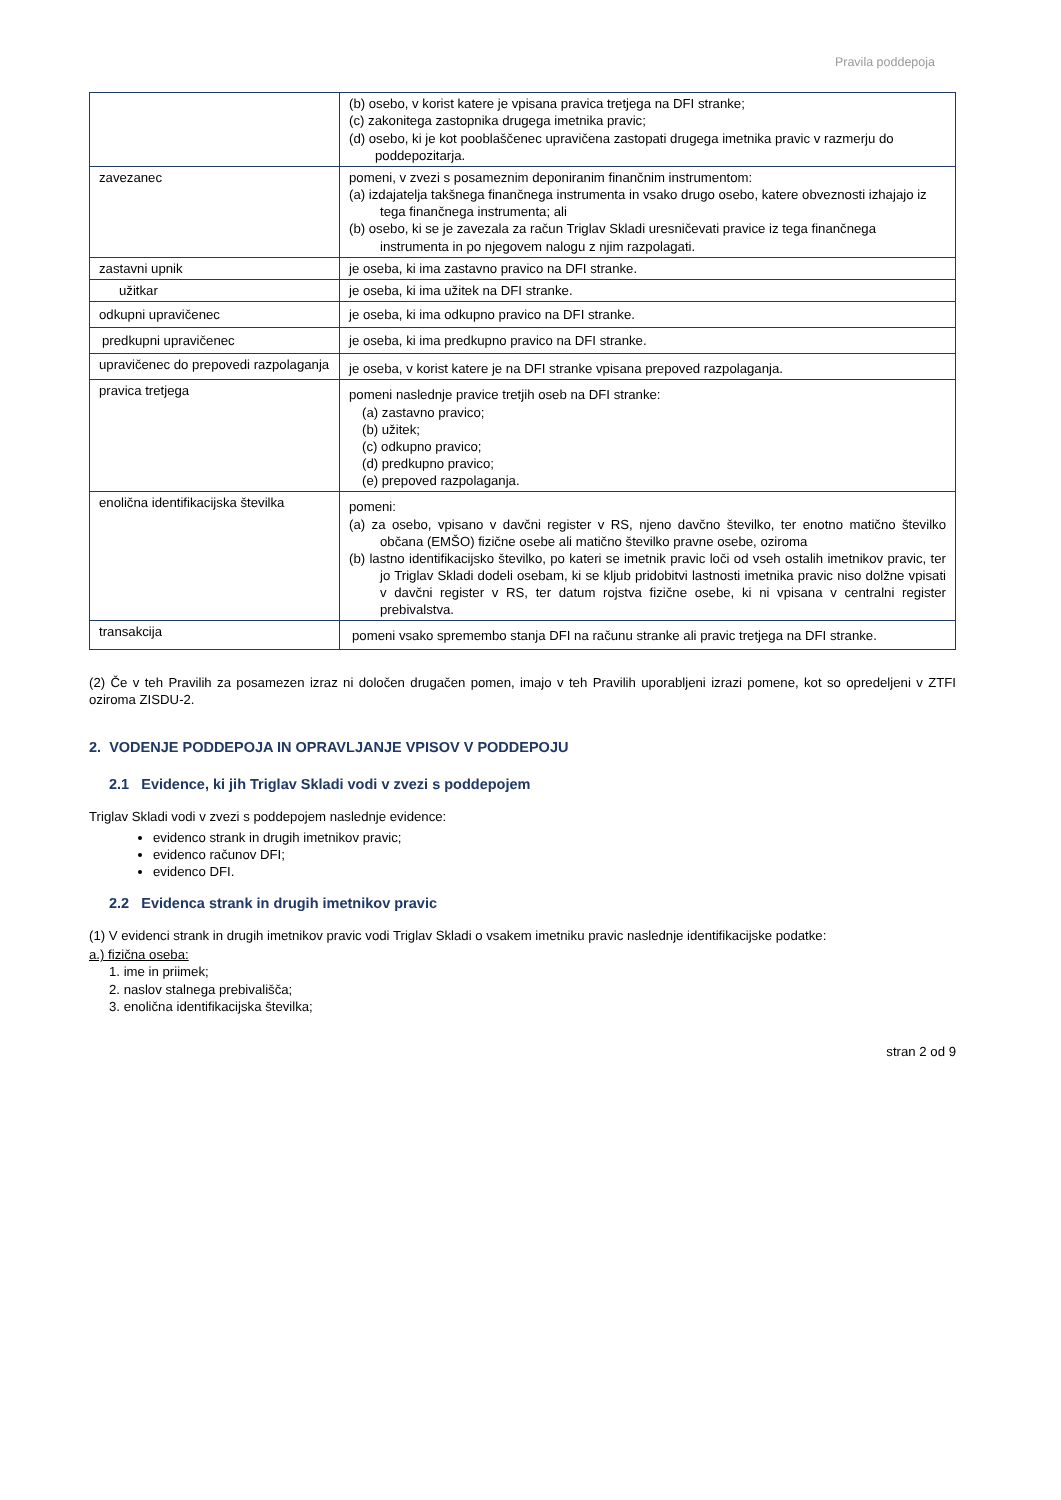Pravila poddepoja
| | (b) osebo, v korist katere je vpisana pravica tretjega na DFI stranke; (c) zakonitega zastopnika drugega imetnika pravic; (d) osebo, ki je kot pooblaščenec upravičena zastopati drugega imetnika pravic v razmerju do poddepozitarja. |
| zavezanec | pomeni, v zvezi s posameznim deponiranim finančnim instrumentom: (a) izdajatelja takšnega finančnega instrumenta in vsako drugo osebo, katere obveznosti izhajajo iz tega finančnega instrumenta; ali (b) osebo, ki se je zavezala za račun Triglav Skladi uresničevati pravice iz tega finančnega instrumenta in po njegovem nalogu z njim razpolagati. |
| zastavni upnik | je oseba, ki ima zastavno pravico na DFI stranke. |
| užitkar | je oseba, ki ima užitek na DFI stranke. |
| odkupni upravičenec | je oseba, ki ima odkupno pravico na DFI stranke. |
| predkupni upravičenec | je oseba, ki ima predkupno pravico na DFI stranke. |
| upravičenec do prepovedi razpolaganja | je oseba, v korist katere je na DFI stranke vpisana prepoved razpolaganja. |
| pravica tretjega | pomeni naslednje pravice tretjih oseb na DFI stranke: (a) zastavno pravico; (b) užitek; (c) odkupno pravico; (d) predkupno pravico; (e) prepoved razpolaganja. |
| enolična identifikacijska številka | pomeni: (a) za osebo, vpisano v davčni register v RS, njeno davčno številko, ter enotno matično številko občana (EMŠO) fizične osebe ali matično številko pravne osebe, oziroma (b) lastno identifikacijsko številko, po kateri se imetnik pravic loči od vseh ostalih imetnikov pravic, ter jo Triglav Skladi dodeli osebam, ki se kljub pridobitvi lastnosti imetnika pravic niso dolžne vpisati v davčni register v RS, ter datum rojstva fizične osebe, ki ni vpisana v centralni register prebivalstva. |
| transakcija | pomeni vsako spremembo stanja DFI na računu stranke ali pravic tretjega na DFI stranke. |
(2) Če v teh Pravilih za posamezen izraz ni določen drugačen pomen, imajo v teh Pravilih uporabljeni izrazi pomene, kot so opredeljeni v ZTFI oziroma ZISDU-2.
2. VODENJE PODDEPOJA IN OPRAVLJANJE VPISOV V PODDEPOJU
2.1 Evidence, ki jih Triglav Skladi vodi v zvezi s poddepojem
Triglav Skladi vodi v zvezi s poddepojem naslednje evidence:
evidenco strank in drugih imetnikov pravic;
evidenco računov DFI;
evidenco DFI.
2.2 Evidenca strank in drugih imetnikov pravic
(1) V evidenci strank in drugih imetnikov pravic vodi Triglav Skladi o vsakem imetniku pravic naslednje identifikacijske podatke:
a.) fizična oseba:
1. ime in priimek;
2. naslov stalnega prebivališča;
3. enolična identifikacijska številka;
stran 2 od 9